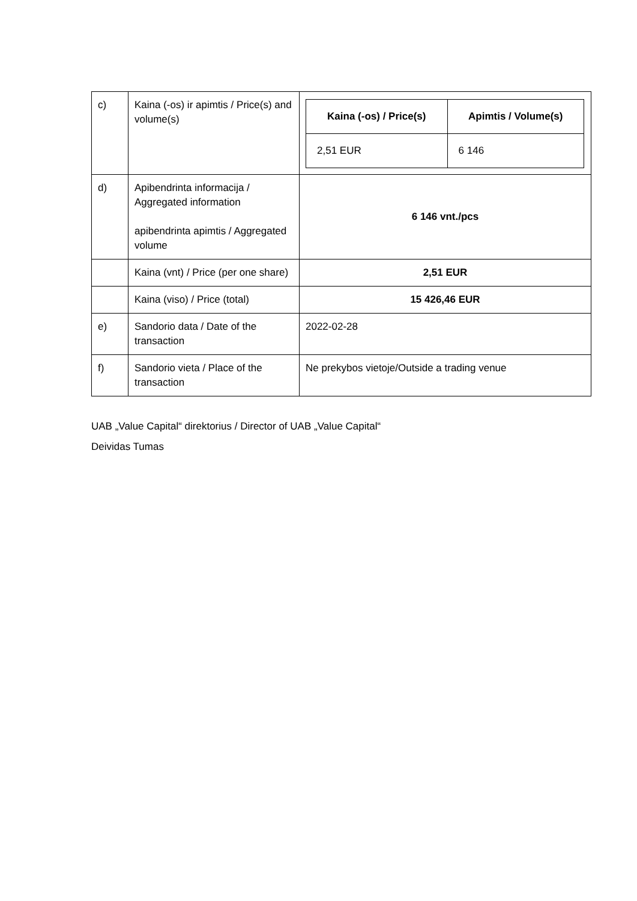| c) | Kaina (-os) ir apimtis / Price(s) and volume(s) | / Kaina (-os) / Price(s) / Apimtis / Volume(s) / / --- / --- / / 2,51 EUR / 6 146 / |
| d) | Apibendrinta informacija / Aggregated information apibendrinta apimtis / Aggregated volume | 6 146 vnt./pcs |
| | Kaina (vnt) / Price (per one share) | 2,51 EUR |
| | Kaina (viso) / Price (total) | 15 426,46 EUR |
| e) | Sandorio data / Date of the transaction | 2022-02-28 |
| f) | Sandorio vieta / Place of the transaction | Ne prekybos vietoje/Outside a trading venue |
UAB „Value Capital“ direktorius / Director of UAB „Value Capital“
Deividas Tumas